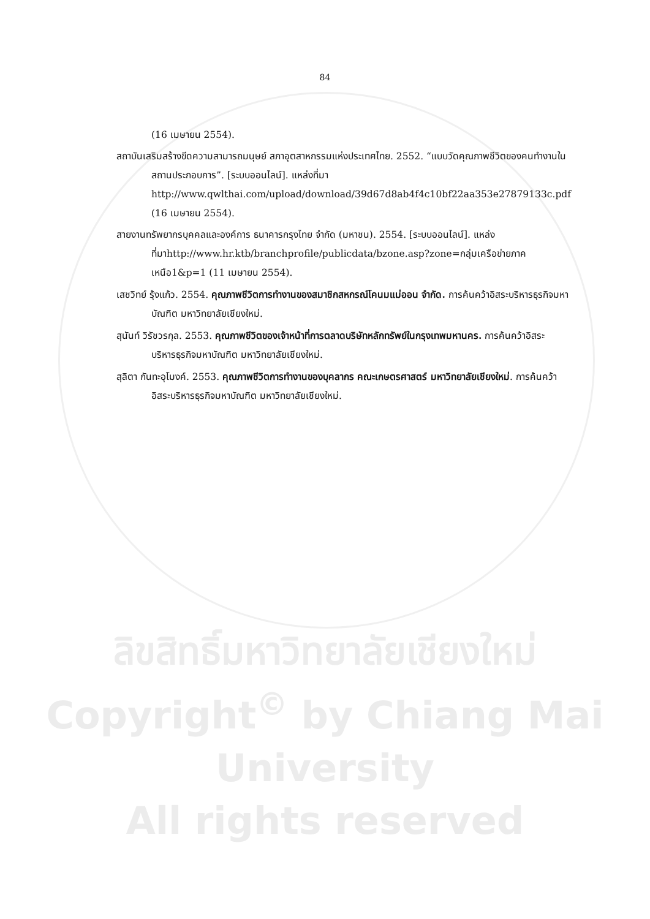84
(16 เมษายน 2554).
สถาบันเสริมสร้างขีดความสามารถมนุษย์ สภาอุตสาหกรรมแห่งประเทศไทย. 2552. “แบบวัดคุณภาพชีวิตของคนทำงานในสถานประกอบการ”. [ระบบออนไลน์]. แหล่งที่มา http://www.qwlthai.com/upload/download/39d67d8ab4f4c10bf22aa353e27879133c.pdf (16 เมษายน 2554).
สายงานทรัพยากรบุคคลและองค์การ ธนาคารกรุงไทย จำกัด (มหาชน). 2554. [ระบบออนไลน์]. แหล่งที่มาhttp://www.hr.ktb/branchprofile/publicdata/bzone.asp?zone=กลุ่มเครือข่ายภาคเหนือ1&p=1 (11 เมษายน 2554).
เสชวิทย์ รุ้งแก้ว. 2554. คุณภาพชีวิตการทำงานของสมาชิกสหกรณ์โคนมแม่ออน จำกัด. การค้นคว้าอิสระบริหารธุรกิจมหาบัณฑิต มหาวิทยาลัยเชียงใหม่.
สุนันท์ วิรัชวรกุล. 2553. คุณภาพชีวิตของเจ้าหน้าที่การตลาดบริษัทหลักทรัพย์ในกรุงเทพมหานคร. การค้นคว้าอิสระบริหารธุรกิจมหาบัณฑิต มหาวิทยาลัยเชียงใหม่.
สุลิตา กันทะอุโมงค์. 2553. คุณภาพชีวิตการทำงานของบุคลากร คณะเกษตรศาสตร์ มหาวิทยาลัยเชียงใหม่. การค้นคว้าอิสระบริหารธุรกิจมหาบัณฑิต มหาวิทยาลัยเชียงใหม่.
ลิขสิทธิ์มหาวิทยาลัยเชียงใหม่
Copyright<sup>©</sup> by Chiang Mai University
All rights reserved